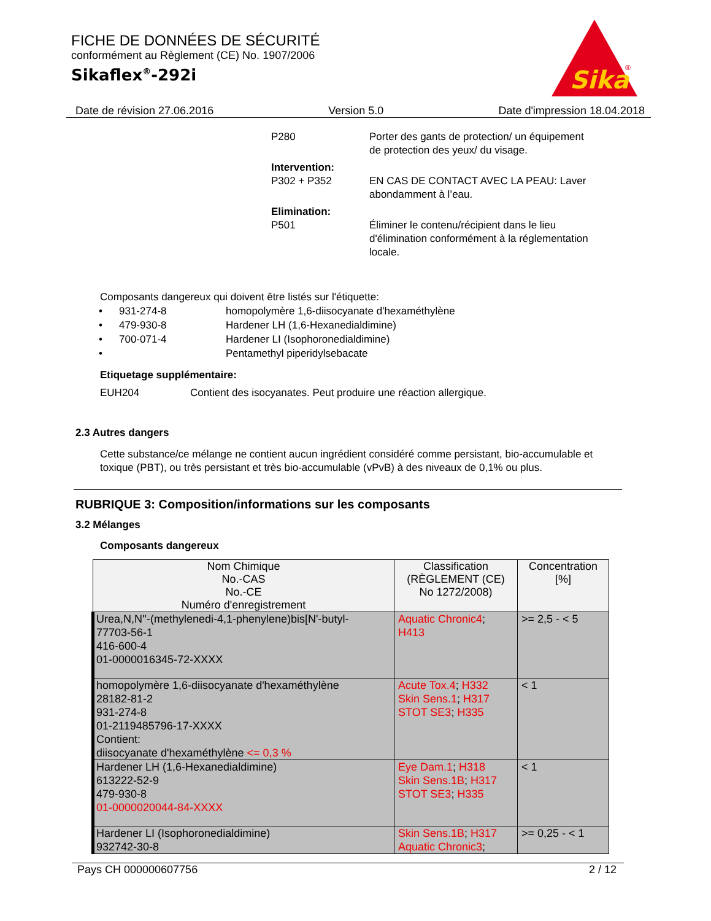FICHE DE DONNÉES DE SÉCURITÉ
conformément au Règlement (CE) No. 1907/2006
Sikaflex<sup>®</sup>-292i
Sika
®
Date de révision 27.06.2016 Version 5.0 Date d'impression 18.04.2018
P280
Porter des gants de protection/ un équipement de protection des yeux/ du visage.
Intervention:
P302 + P352
EN CAS DE CONTACT AVEC LA PEAU: Laver abondamment à l’eau.
Elimination:
P501
Éliminer le contenu/récipient dans le lieu d'élimination conformément à la réglementation locale.
Composants dangereux qui doivent être listés sur l'étiquette:
• 931-274-8 homopolymère 1,6-diisocyanate d'hexaméthylène • 479-930-8 Hardener LH (1,6-Hexanedialdimine) • 700-071-4 Hardener LI (Isophoronedialdimine) • Pentamethyl piperidylsebacate
Etiquetage supplémentaire:
EUH204 Contient des isocyanates. Peut produire une réaction allergique.
2.3 Autres dangers
Cette substance/ce mélange ne contient aucun ingrédient considéré comme persistant, bio-accumulable et toxique (PBT), ou très persistant et très bio-accumulable (vPvB) à des niveaux de 0,1% ou plus.
RUBRIQUE 3: Composition/informations sur les composants
3.2 Mélanges
Composants dangereux
| Nom Chimique No.-CAS No.-CE Numéro d'enregistrement | Classification (RÈGLEMENT (CE) No 1272/2008) | Concentration [%] |
| --- | --- | --- |
| Urea,N,N''-(methylenedi-4,1-phenylene)bis[N'-butyl- 77703-56-1 416-600-4 01-0000016345-72-XXXX | Aquatic Chronic4 ; H413 | >= 2,5 - < 5 |
| homopolymère 1,6-diisocyanate d'hexaméthylène 28182-81-2 931-274-8 01-2119485796-17-XXXX Contient: diisocyanate d'hexaméthylène <= 0,3 % | Acute Tox.4 ; H332 Skin Sens.1 ; H317 STOT SE3 ; H335 | < 1 |
| Hardener LH (1,6-Hexanedialdimine) 613222-52-9 479-930-8 01-0000020044-84-XXXX | Eye Dam.1 ; H318 Skin Sens.1B ; H317 STOT SE3 ; H335 | < 1 |
| Hardener LI (Isophoronedialdimine) 932742-30-8 | Skin Sens.1B ; H317 Aquatic Chronic3 ; | >= 0,25 - < 1 |
Pays CH 000000607756 2 / 12